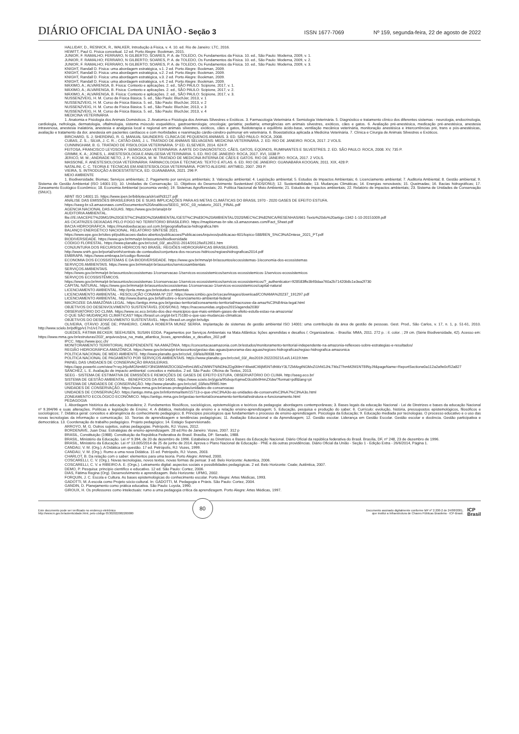DIÁRIO OFICIAL DA UNIÃO - Seção 3 ISSN 1677-7069 Nº 159, segunda-feira, 22 de agosto de 2022
HALLIDAY, D., RESNICK, R., WALKER, Introdução à Física, v. 4. 10. ed. Rio de Janeiro: LTC, 2016.
HEWITT, Paul G. Física conceitual. 12 ed. Porto Alegre: Bookman, 2015.
JUNIOR, F. RAMALHO; FERRARO, N GILBERTO; SOARES, P. A. de TOLEDO, Os Fundamentos da Física. 10. ed., São Paulo: Moderna, 2009, v. 1.
JUNIOR, F. RAMALHO; FERRARO, N GILBERTO; SOARES, P. A. de TOLEDO, Os Fundamentos da Física. 10. ed., São Paulo: Moderna, 2009, v. 2.
JUNIOR, F. RAMALHO; FERRARO, N GILBERTO; SOARES, P. A. de TOLEDO, Os Fundamentos da Física. 10. ed., São Paulo: Moderna, 2009, v. 3.
KNIGHT, Randall D. Física: uma abordagem estratégica, v.1. 2 ed. Porto Alegre: Bookman, 2009.
KNIGHT, Randall D. Física: uma abordagem estratégica, v.2. 2 ed. Porto Alegre: Bookman, 2009.
KNIGHT, Randall D. Física: uma abordagem estratégica, v.3. 2 ed. Porto Alegre: Bookman, 2009.
KNIGHT, Randall D. Física: uma abordagem estratégica, v.4. 2 ed. Porto Alegre: Bookman, 2009.
MÁXIMO, A.; ALVARENGA, B. Física: Contexto e aplicações. 2. ed., SÃO PAULO: Scipione, 2017, v. 1.
MÁXIMO, A.; ALVARENGA, B. Física: Contexto e aplicações. 2. ed., SÃO PAULO: Scipione, 2017, v. 2.
MÁXIMO, A.; ALVARENGA, B. Física: Contexto e aplicações. 2. ed., SÃO PAULO: Scipione, 2017, v. 3.
NUSSENZVEIG, H. M. Curso de Física Básica. 5. ed., São Paulo: BluchJer, 2013, v. 1
NUSSENZVEIG, H. M. Curso de Física Básica. 5. ed., São Paulo: BluchJer, 2013, v. 2
NUSSENZVEIG, H. M. Curso de Física Básica. 5. ed., São Paulo: BluchJer, 2013, v. 3
NUSSENZVEIG, H. M. Curso de Física Básica. 5. ed., São Paulo: BluchJer, 2013, v. 4
MEDICINA VETERINÁRIA
1. Anatomia e Fisiologia dos Animais Domésticos. 2. Anatomia e Fisiologia dos Animais Silvestres e Exóticos. 3. Farmacologia Veterinária 4. Semiologia Veterinária. 5. Diagnóstico e tratamento clínico dos diferentes sistemas - neurologia, endocrinologia, cardiologia, nefrologia, dermatologia, oftalmologia, sistema músculo esquelético, gastroenterologia; oncologia; geriatria; pediatria; emergências em animais silvestres, exóticos, cães e gatos. 6. Avaliação pré-anestésica, medicação pré-anestésica, anestesia intravenosa, anestesia inalatória, anestesia e analgesia local e regional em animais silvestres, exóticos, cães e gatos, fluidoterapia e equilíbrio ácido-base, ventilação mecânica veterinária, monitoração anestésica e intercorrências pré, trans e pós-anestésicas, avaliação e tratamento da dor, anestesia em pacientes cardíacos e com morbidades e reanimação cárdio-cérebro-pulmonar em veterinária. 6. Bioestatística aplicada a Medicina Veterinária. 7. Clínica e Cirurgia de Animais Silvestres e Exóticos.
BIRCHARD, S. J; SHERDING, R. G. MANUAL SAUNDERS: CLÍNICA DE PEQUENOS ANIMAIS. 3. ED. SÃO PAULO: ROCA, 2008.
CUBAS, Z. S..; SILVA, J. C. R..; CATÃO-DIAS, J. L. TRATADO DE ANIMAIS SELVAGENS: MEDICINA VETERINÁRIA. 2. ED. RIO DE JANEIRO: ROCA, 2017. 2 VOLS.
CUNNINGHAM, B. G. TRATADO DE FISIOLOGIA VETERINÁRIA. 5ª ED. ELSEVIER, 2014. 624 P.
FEITOSA, FRANCISCO LEYDSON F. SEMIOLOGIA VETERINÁRIA: A ARTE DO DIAGNÓSTICO, CÃES, GATOS, EQÜINOS, RUMINANTES E SILVESTRES. 2. ED. SÃO PAULO: ROCA, 2008. XV, 735 P.
GRIMM, K. A.; JONES, L. ANESTESIOLOGIA E ANALGESIA VETERINÁRIA. 5. ED. RIO DE JANEIRO: ROCA, 2017. XVI, 1038 P.
JERICÓ, M. M.; ANDRADE NETO, J. P.; KOGIKA, M. M. TRATADO DE MEDICINA INTERNA DE CÃES E GATOS. RIO DE JANEIRO: ROCA, 2017. 2 VOLS.
MASSONE, F. ANESTESIOLOGIA VETERINÁRIA: FARMACOLOGIA E TÉCNICAS: TEXTO E ATLAS. 6. ED. RIO DE JANEIRO: GUANABARA KOOGAN, 2011. XIX, 428 P.
NATALINI, C. C. TEORIA E TÉCNICAS EM ANESTESIOLOGIA VETERINÁRIA. PORTO ALEGRE: ARTMED, 2007. 293 P.
VIEIRA, S. INTRODUÇÃO A BIOESTATÍSTICA, ED. GUANABARA, 2021. 296 P.
MEIO AMBIENTE
1. Biodiversidade; Biomas; Serviços ambientais; 2. Pagamento por serviços ambientais; 3. Valoração ambiental; 4. Legislação ambiental; 5. Estudos de Impactos Ambientais; 6. Licenciamento ambiental; 7. Auditoria Ambiental; 8. Gestão ambiental; 9. Sistema de Gestão Ambiental (ISO 14001:15); 10. Unidades de Conservação; 11. Objetivos do Desenvolvimento Sustentável (ODS/ONU); 12. Sustentabilidade; 13. Mudanças Climáticas; 14. Energias renováveis; 15. Queimadas; 16. Bacias hidrográficas; 17. Zoneamento Ecológico Econômico; 18. Economia Ambiental (economia verde); 19. Sistemas Agroflorestais; 20. Política Nacional de Meio Ambiente; 21. Estudos de impactos ambientais; 22. Relatório de impactos ambientais; 23. Sistema de Unidades de Conservação (SNUC).
ABNT ISO 14001:15. https://www.ipen.br/biblioteca/slr/cel/N3127.pdf
ANÁLISE DAS EMISSÕES BRASILEIRAS DE E SUAS IMPLICAÇÕES PARA AS METAS CLIMÁTICAS DO BRASIL 1970 - 2020 GASES DE EFEITO ESTUFA.
https://seeg-br.s3.amazonaws.com/Documentos%20Analiticos/SEEG_9/OC_03_relatorio_2021_FINAL.pdf
AGENCIA NACIONAL DAS AGUAS. https://www.gov.br/ana/pt-br
AUDITORIA AMBIENTAL.
file:///E:/AACEFET%20MG/3%20GEST%C3%83O%20AMBIENTAL/GEST%C3%83O%20AMBIENTAL/2020/MEC%C3%82NICA/RESENHAS/661-Texto%20do%20artigo-1342-1-10-20151009.pdf
AS CICATRIZES DEIXADAS PELO FOGO NO TERRITÓRIO BRASILEIRO. https://mapbiomas-br-site.s3.amazonaws.com/Fact_Sheet.pdf
BACIA HIDROGRÁFICA. https://mundoeducacao.uol.com.br/geografia/bacia-hidrografica.htm
BALANÇO ENERGÉTICO NACIONAL. RELATÓRIO SÍNTESE 2021.
https://www.epe.gov.br/sites-pt/publicacoes-dados-abertos/publicacoes/PublicacoesArquivos/publicacao-601/topico-588/BEN_S%C3%ADntese_2021_PT.pdf
BIODIVERSIDADE. https://www.gov.br/mma/pt-br/assuntos/biodiversidade
CÓDIGO FLORESTAL. https://www.planalto.gov.br/ccivil_03/_ato2011-2014/2012/lei/l12651.htm
CONJUNTURA DOS RECURSOS HÍDRICOS NO BRASIL: REGIÕES HIDROGRÁFICAS BRASILEIRAS.
http://www.snirh.gov.br/portal/snirh/centrais-de-conteudos/conjuntura-dos-recursos-hidricos/regioeshidrograficas2014.pdf
EMBRAPA. https://www.embrapa.br/codigo-florestal
ECONOMIA DOS ECOSSISTEMAS E DA BIODIVERSIDADE. https://www.gov.br/mma/pt-br/assuntos/ecossistemas-1/economia-dos-ecossistemas
SERVIÇOS AMBIENTAIS. https://www.gov.br/mma/pt-br/assuntos/servicosambientais
SERVIÇOS AMBIENTAIS.
https://www.gov.br/mma/pt-br/assuntos/ecossistemas-1/conservacao-1/servicos-ecossistemicos/servicos-ecossistemicos-1/servicos-ecossistemicos
SERVIÇOS ECOSSISTÊMICOS.
https://www.gov.br/mma/pt-br/assuntos/ecossistemas-1/conservacao-1/servicos-ecossistemicos/servicos-ecossistemicos/?_authenticator=928583ffe3b93daa760a2b71420b8c1e3ea2f730
CAPITAL NATURAL. https://www.gov.br/mma/pt-br/assuntos/ecossistemas-1/conservacao-1/servicos-ecossistemicos/capital-natural
LICENCIAMENTO AMBIENTAL. http://pnla.mma.gov.br/estudos-ambientais
LICENCIAMENTO AMBIENTAL - RESOLUÇÃO CONAMA Nº 237. https://www.icmbio.gov.br/cecav/images/download/CONAMA%20237_191297.pdf
LICENCIAMENTO AMBIENTAL. http://www.ibama.gov.br/laf/sobre-o-licenciamento-ambiental-federal
MACROZEE DA AMAZÔNIA LEGAL. https://antigo.mma.gov.br/gestao-territorial/zoneamento-territorial/macrozee-da-amaz%C3%B4nia-legal.html
OBJETIVOS DO DESENVOLVIMENTO SUSTENTÁVEL (ODS/ONU). https://nacoesunidas.org/pos2015/agenda2030/
OBSERVATÓRIO DO CLIMA. https://www.oc.eco.br/oito-dos-dez-municipios-que-mais-emitem-gases-de-efeito-estufa-estao-na-amazonia/
O QUE SÃO MUDANÇAS CLIMÁTICAS? https://brasil.un.org/pt-br/175180-o-que-sao-mudancas-climaticas
OBJETIVOS DO DESENVOLVIMENTO SUSTENTÁVEL. https://brasil.un.org/pt-br/sdgs
OLIVEIRA, OTÁVIO JOSÉ DE; PINHEIRO, CAMILA ROBERTA MUNIZ SERRA. Implantação de sistemas de gestão ambiental ISO 14001: uma contribuição da área de gestão de pessoas. Gest. Prod., São Carlos, v. 17, n. 1, p. 51-61, 2010. http://www.scielo.br/pdf/gp/v17n1/v17n1a05
GUEDES, FÁTIMA BECKER; SEEHUSEN, SUSAN EDDA. Pagamentos por Serviços Ambientais na Mata Atlântica: lições aprendidas e desafios /; Organizadoras. - Brasília: MMA, 2011. 272 p. : il. color. ; 29 cm. (Série Biodiversidade, 42). Acesso em: https://www.mma.gov.br/estruturas/202/_arquivos/psa_na_mata_atlantica_licoes_aprendidas_e_desafios_202.pdf
IPCC. https://www.ipcc.ch/
MONITORAMENTO TERRITORIAL INDEPENDENTE NA AMAZÔNIA. https://concertacaoamazonia.com.br/estudos/monitoramento-territorial-independente-na-amazonia-reflexoes-sobre-estrategias-e-resultados/
REGIÃO HIDROGRÁFICA AMAZÔNICA. https://www.gov.br/ana/pt-br/assuntos/gestao-das-aguas/panorama-das-aguas/regioes-hidrograficas/regiao-hidrografica-amazonica
POLÍTICA NACIONAL DE MEIO AMBIENTE. http://www.planalto.gov.br/ccivil_03/leis/l6938.htm
POLÍTICA NACIONAL DE PAGAMENTO POR SERVIÇOS AMBIENTAIS. https://www.planalto.gov.br/ccivil_03/_Ato2019-2022/2021/Lei/L14119.htm
PAINEL DAS UNIDADES DE CONSERVAÇÃO BRASILEIRAS.
https://app.powerbi.com/view?r=eyJrIjoiMGNmMGY3NGMtNWZlOC00ZmRmLWExZWItNTNiNDhkZDg0MmY4IiwidCI6IjM5NTdhMzY3LTZkMzgtNGMxZi1hNGJhLTMzZThmM2M1NTBlNyJ9&pageName=ReportSectione0a112a2a9e0cf52a827
SÁNCHEZ, L. E. Avaliação de impacto ambiental: conceitos e métodos. 2 ed. São Paulo: Oficina de Textos, 2013.
SEEG - SISTEMA DE ESTIMATIVA DE EMISSÕES E REMOÇÕES DE GASES DE EFEITO ESTUFA, OBSERVATÓRIO DO CLIMA. http://seeg.eco.br/
SISTEMA DE GESTÃO AMBIENTAL - BENEFÍCIOS DA ISO 14001. https://www.scielo.br/j/gp/a/95dxqvXqmwD3csMx9HmZXdw/?format=pdf&lang=pt
SISTEMA DE UNIDADES DE CONSERVAÇÃO. http://www.planalto.gov.br/ccivil_03/leis/l9985.htm
UNIDADES DE CONSERVAÇÃO. https://www.mma.gov.br/areas-protegidas/unidades-de-conservacao
UNIDADES DE CONSERVAÇÃO. https://antigo.mma.gov.br/informma/item/15713-o-que-s%C3%A3o-as-unidades-de-conserva%C3%A7%C3%A3o.html
ZONEAMENTO ECOLÓGICO ECONÔMICO. https://antigo.mma.gov.br/gestao-territorial/zoneamento-territorial/estrutura-e-funcionamento.html
PEDAGOGIA
1. Abordagem histórica da educação brasileira; 2. Fundamentos filosóficos, sociológicos, epistemológicos e teóricos da pedagogia: abordagens contemporâneas; 3. Bases legais da educação Nacional - Lei de Diretrizes e bases da educação Nacional nº 9.394/96 e suas alterações. Políticas e legislação de Ensino; 4. A didática, metodologia de ensino e a relação ensino-aprendizagem; 5. Educação, pesquisa e produção do saber; 6. Currículo: evolução, história, pressupostos epistemológicos, filosóficos e sociológicos; 7. Didática geral: conceitos e abrangência do conhecimento pedagógico; 8. Princípios psicológicos que fundamentam o processo de ensino-aprendizagem. Psicologia da Educação; 9. Educação mediada por tecnologias. O processo educativo e o uso das novas tecnologias da informação e comunicação; 10. Teorias de aprendizagem e tendências pedagógicas; 11. Avaliação Educacional e da Aprendizagem; 12. Gestão escolar. Liderança em Gestão Escolar. Gestão escolar e docência. Gestão participativa e democrática. 13. Coordenação do trabalho pedagógico. Projeto pedagógico; 14. Estágio Supervisionado.
ARROYO, M. G. Outros sujeitos, outras pedagogias. Petrópolis, RJ: Vozes, 2012.
BORDENAVE, Juan Díaz. Estratégias de ensino-aprendizagem. 28 ed.Rio de Janeiro: Vozes, 2007. 312 p
BRASIL, Constituição (1988). Constituição da República Federativa do Brasil. Brasília, DF: Senado, 1988.
BRASIL, Ministério da Educação. Lei nº 9.394, de 20 de dezembro de 1996. Estabelece as Diretrizes e Bases da Educação Nacional. Diário Oficial da república federativa do Brasil. Brasília, DF, nº 248, 23 de dezembro de 1996.
BRASIL, Ministério da Educação. Lei nº 13.005/2014 de 25 de junho de 2014. Aprova o Plano Nacional de Educação - PNE e dá outras providências. Diário Oficial da União - Seção 1 - Edição Extra - 26/6/2014, Página 1.
CANDAU, V. M. (Org.). A Didática em questão. 17 ed. Petrópolis, RJ: Vozes, 1999.
CANDAU, V. M. (Org.). Rumo a uma nova Didática. 15 ed. Petrópolis, RJ: Vozes, 2003.
CHARLOT, B. Da relação com o saber: elementos para uma teoria. Porto Alegre: Artmed, 2000.
COSCARELLI, C. V. (Org.). Novas tecnologias, novos textos, novas formas de pensar. 3 ed. Belo Horizonte: Autentica, 2006.
COSCARELLI, C. V. e RIBEIRO A. E. (Orgs.). Letramento digital: aspectos sociais e possibilidades pedagógicas. 2 ed. Belo Horizonte: Ceale; Autêntica, 2007.
DEMO, P. Pesquisa: princípio científico e educativo. 12 ed. São Paulo: Cortez, 2006.
DIAS, Fátima Regina (Org). Desenvolvimento e aprendizagem. Belo Horizonte: UFMG, 2002.
FORQUIN, J. C. Escola e Cultura. As bases epistemológicas do conhecimento escolar. Porto Alegre: Artes Médicas, 1993.
GADOTTI, M. A escola como Projeto sócio-cultural. In: GADOTTI, M. Pedagogia e Práxis. São Paulo: Cortez, 2004.
GANDIN, D. Planejamento como prática educativa. São Paulo: Loyola, 1990.
GIROUX, H. Os professores como intelectuais: rumo a uma pedagogia crítica da aprendizagem. Porto Alegre: Artes Médicas, 1997.
Este documento pode ser verificado no endereço eletrônico
http://www.in.gov.br/autenticidade.html, pelo código 05302022082200080
80
Documento assinado digitalmente conforme MP nº 2.200-2 de 24/08/2001,
que institui a Infraestrutura de Chaves Públicas Brasileira - ICP-Brasil.
ICP
Brasil